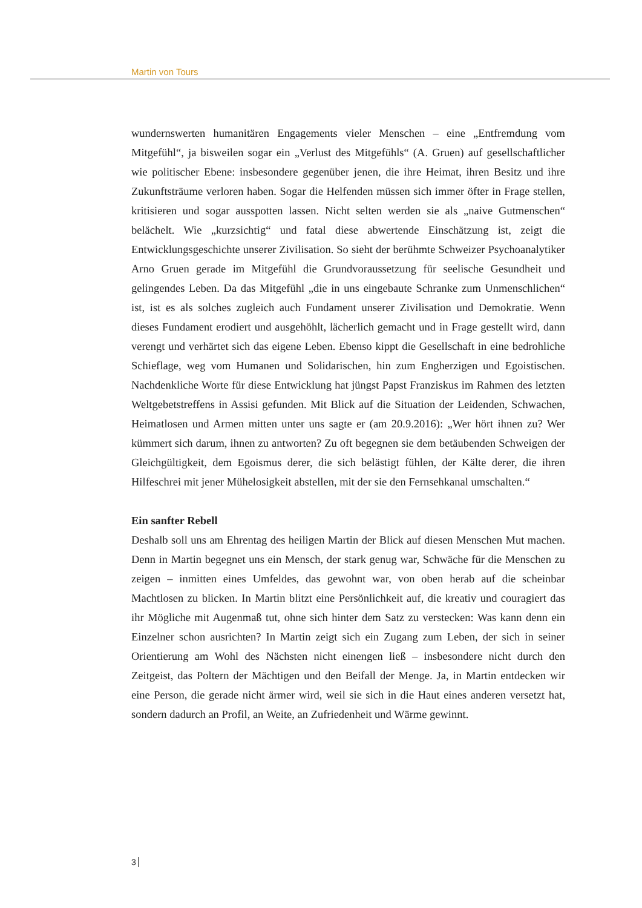Martin von Tours
wundernswerten humanitären Engagements vieler Menschen – eine „Entfremdung vom Mitgefühl“, ja bisweilen sogar ein „Verlust des Mitgefühls“ (A. Gruen) auf gesellschaftlicher wie politischer Ebene: insbesondere gegenüber jenen, die ihre Heimat, ihren Besitz und ihre Zukunftsträume verloren haben. Sogar die Helfenden müssen sich immer öfter in Frage stellen, kritisieren und sogar ausspotten lassen. Nicht selten werden sie als „naive Gutmenschen“ belächelt. Wie „kurzsichtig“ und fatal diese abwertende Einschätzung ist, zeigt die Entwicklungsgeschichte unserer Zivilisation. So sieht der berühmte Schweizer Psychoanalytiker Arno Gruen gerade im Mitgefühl die Grundvoraussetzung für seelische Gesundheit und gelingendes Leben. Da das Mitgefühl „die in uns eingebaute Schranke zum Unmenschlichen“ ist, ist es als solches zugleich auch Fundament unserer Zivilisation und Demokratie. Wenn dieses Fundament erodiert und ausgehöhlt, lächerlich gemacht und in Frage gestellt wird, dann verengt und verhärtet sich das eigene Leben. Ebenso kippt die Gesellschaft in eine bedrohliche Schieflage, weg vom Humanen und Solidarischen, hin zum Engherzigen und Egoistischen. Nachdenkliche Worte für diese Entwicklung hat jüngst Papst Franziskus im Rahmen des letzten Weltgebetstreffens in Assisi gefunden. Mit Blick auf die Situation der Leidenden, Schwachen, Heimatlosen und Armen mitten unter uns sagte er (am 20.9.2016): „Wer hört ihnen zu? Wer kümmert sich darum, ihnen zu antworten? Zu oft begegnen sie dem betäubenden Schweigen der Gleichgültigkeit, dem Egoismus derer, die sich belästigt fühlen, der Kälte derer, die ihren Hilfeschrei mit jener Mühelosigkeit abstellen, mit der sie den Fernsehkanal umschalten.“
Ein sanfter Rebell
Deshalb soll uns am Ehrentag des heiligen Martin der Blick auf diesen Menschen Mut machen. Denn in Martin begegnet uns ein Mensch, der stark genug war, Schwäche für die Menschen zu zeigen – inmitten eines Umfeldes, das gewohnt war, von oben herab auf die scheinbar Machtlosen zu blicken. In Martin blitzt eine Persönlichkeit auf, die kreativ und couragiert das ihr Mögliche mit Augenmaß tut, ohne sich hinter dem Satz zu verstecken: Was kann denn ein Einzelner schon ausrichten? In Martin zeigt sich ein Zugang zum Leben, der sich in seiner Orientierung am Wohl des Nächsten nicht einengen ließ – insbesondere nicht durch den Zeitgeist, das Poltern der Mächtigen und den Beifall der Menge. Ja, in Martin entdecken wir eine Person, die gerade nicht ärmer wird, weil sie sich in die Haut eines anderen versetzt hat, sondern dadurch an Profil, an Weite, an Zufriedenheit und Wärme gewinnt.
3